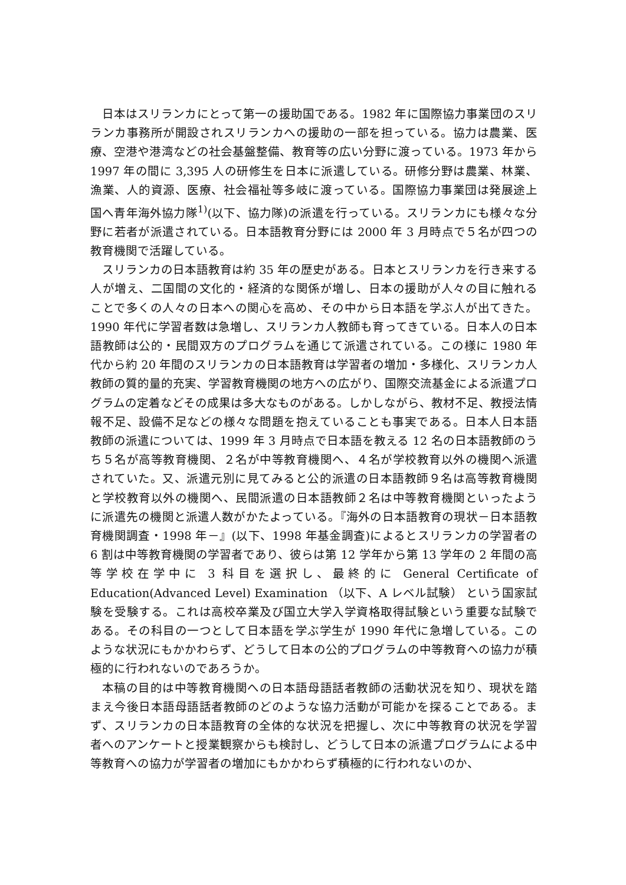日本はスリランカにとって第一の援助国である。1982 年に国際協力事業団のスリランカ事務所が開設されスリランカへの援助の一部を担っている。協力は農業、医療、空港や港湾などの社会基盤整備、教育等の広い分野に渡っている。1973 年から 1997 年の間に 3,395 人の研修生を日本に派遣している。研修分野は農業、林業、漁業、人的資源、医療、社会福祉等多岐に渡っている。国際協力事業団は発展途上国へ青年海外協力隊<sup>1)</sup>(以下、協力隊)の派遣を行っている。スリランカにも様々な分野に若者が派遣されている。日本語教育分野には 2000 年 3 月時点で５名が四つの教育機関で活躍している。
スリランカの日本語教育は約 35 年の歴史がある。日本とスリランカを行き来する人が増え、二国間の文化的・経済的な関係が増し、日本の援助が人々の目に触れることで多くの人々の日本への関心を高め、その中から日本語を学ぶ人が出てきた。1990 年代に学習者数は急増し、スリランカ人教師も育ってきている。日本人の日本語教師は公的・民間双方のプログラムを通じて派遣されている。この様に 1980 年代から約 20 年間のスリランカの日本語教育は学習者の増加・多様化、スリランカ人教師の質的量的充実、学習教育機関の地方への広がり、国際交流基金による派遣プログラムの定着などその成果は多大なものがある。しかしながら、教材不足、教授法情報不足、設備不足などの様々な問題を抱えていることも事実である。日本人日本語教師の派遣については、1999 年 3 月時点で日本語を教える 12 名の日本語教師のうち５名が高等教育機関、２名が中等教育機関へ、４名が学校教育以外の機関へ派遣されていた。又、派遣元別に見てみると公的派遣の日本語教師９名は高等教育機関と学校教育以外の機関へ、民間派遣の日本語教師２名は中等教育機関といったように派遣先の機関と派遣人数がかたよっている。『海外の日本語教育の現状－日本語教育機関調査・1998 年－』(以下、1998 年基金調査)によるとスリランカの学習者の 6 割は中等教育機関の学習者であり、彼らは第 12 学年から第 13 学年の 2 年間の高等学校在学中に 3 科目を選択し、最終的に General Certificate of Education(Advanced Level) Examination （以下、A レベル試験） という国家試験を受験する。これは高校卒業及び国立大学入学資格取得試験という重要な試験である。その科目の一つとして日本語を学ぶ学生が 1990 年代に急増している。このような状況にもかかわらず、どうして日本の公的プログラムの中等教育への協力が積極的に行われないのであろうか。
本稿の目的は中等教育機関への日本語母語話者教師の活動状況を知り、現状を踏まえ今後日本語母語話者教師のどのような協力活動が可能かを探ることである。まず、スリランカの日本語教育の全体的な状況を把握し、次に中等教育の状況を学習者へのアンケートと授業観察からも検討し、どうして日本の派遣プログラムによる中等教育への協力が学習者の増加にもかかわらず積極的に行われないのか、